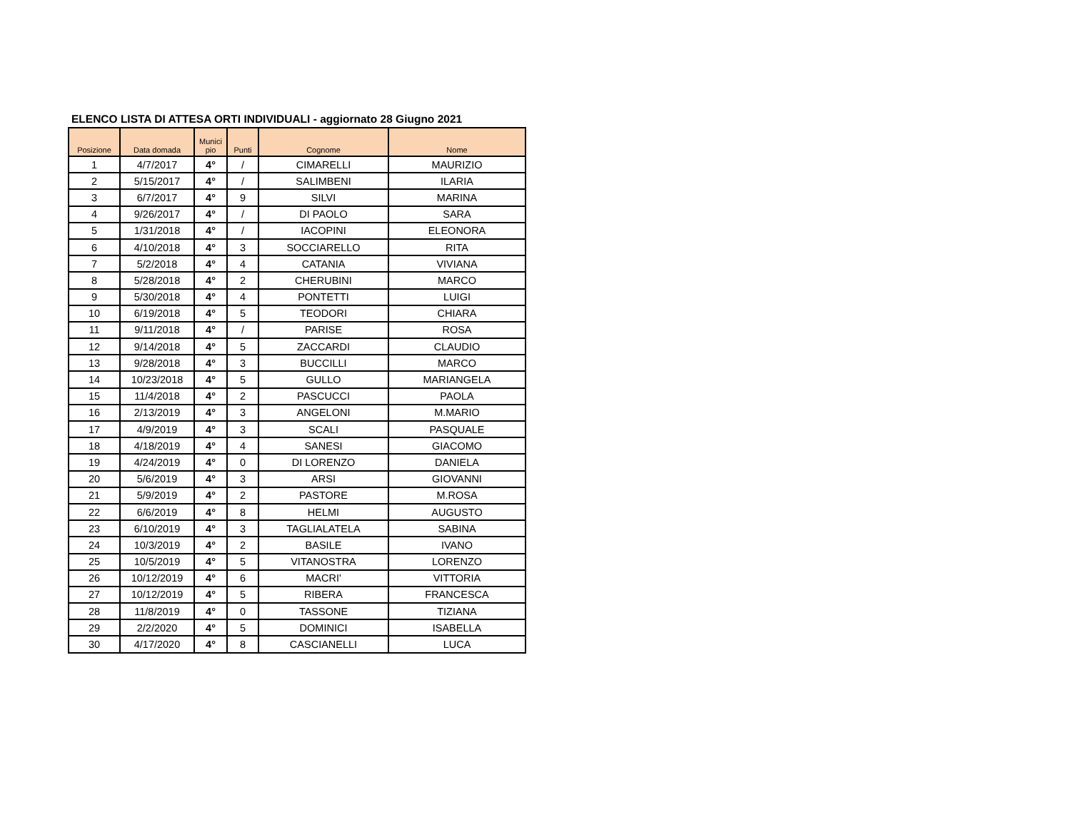ELENCO LISTA DI ATTESA ORTI INDIVIDUALI - aggiornato 28 Giugno 2021
| Posizione | Data domada | Munici pio | Punti | Cognome | Nome |
| --- | --- | --- | --- | --- | --- |
| 1 | 4/7/2017 | 4° | / | CIMARELLI | MAURIZIO |
| 2 | 5/15/2017 | 4° | / | SALIMBENI | ILARIA |
| 3 | 6/7/2017 | 4° | 9 | SILVI | MARINA |
| 4 | 9/26/2017 | 4° | / | DI PAOLO | SARA |
| 5 | 1/31/2018 | 4° | / | IACOPINI | ELEONORA |
| 6 | 4/10/2018 | 4° | 3 | SOCCIARELLO | RITA |
| 7 | 5/2/2018 | 4° | 4 | CATANIA | VIVIANA |
| 8 | 5/28/2018 | 4° | 2 | CHERUBINI | MARCO |
| 9 | 5/30/2018 | 4° | 4 | PONTETTI | LUIGI |
| 10 | 6/19/2018 | 4° | 5 | TEODORI | CHIARA |
| 11 | 9/11/2018 | 4° | / | PARISE | ROSA |
| 12 | 9/14/2018 | 4° | 5 | ZACCARDI | CLAUDIO |
| 13 | 9/28/2018 | 4° | 3 | BUCCILLI | MARCO |
| 14 | 10/23/2018 | 4° | 5 | GULLO | MARIANGELA |
| 15 | 11/4/2018 | 4° | 2 | PASCUCCI | PAOLA |
| 16 | 2/13/2019 | 4° | 3 | ANGELONI | M.MARIO |
| 17 | 4/9/2019 | 4° | 3 | SCALI | PASQUALE |
| 18 | 4/18/2019 | 4° | 4 | SANESI | GIACOMO |
| 19 | 4/24/2019 | 4° | 0 | DI LORENZO | DANIELA |
| 20 | 5/6/2019 | 4° | 3 | ARSI | GIOVANNI |
| 21 | 5/9/2019 | 4° | 2 | PASTORE | M.ROSA |
| 22 | 6/6/2019 | 4° | 8 | HELMI | AUGUSTO |
| 23 | 6/10/2019 | 4° | 3 | TAGLIALATELA | SABINA |
| 24 | 10/3/2019 | 4° | 2 | BASILE | IVANO |
| 25 | 10/5/2019 | 4° | 5 | VITANOSTRA | LORENZO |
| 26 | 10/12/2019 | 4° | 6 | MACRI' | VITTORIA |
| 27 | 10/12/2019 | 4° | 5 | RIBERA | FRANCESCA |
| 28 | 11/8/2019 | 4° | 0 | TASSONE | TIZIANA |
| 29 | 2/2/2020 | 4° | 5 | DOMINICI | ISABELLA |
| 30 | 4/17/2020 | 4° | 8 | CASCIANELLI | LUCA |